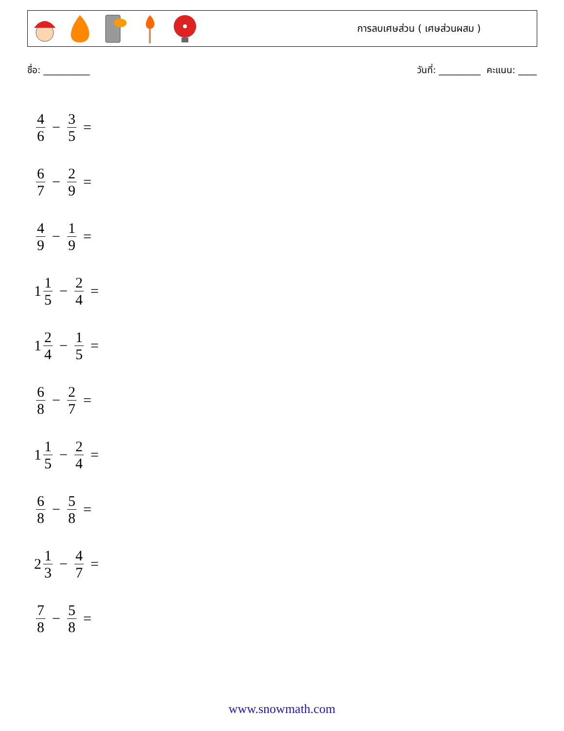การลบเศษส่วน ( เศษส่วนผสม )
ชื่อ: __________ วันที่: _________ คะแนน: ____
4 6 − 3 5 =
6 7 − 2 9 =
4 9 − 1 9 =
1 1 5 − 2 4 =
1 2 4 − 1 5 =
6 8 − 2 7 =
1 1 5 − 2 4 =
6 8 − 5 8 =
2 1 3 − 4 7 =
7 8 − 5 8 =
www.snowmath.com